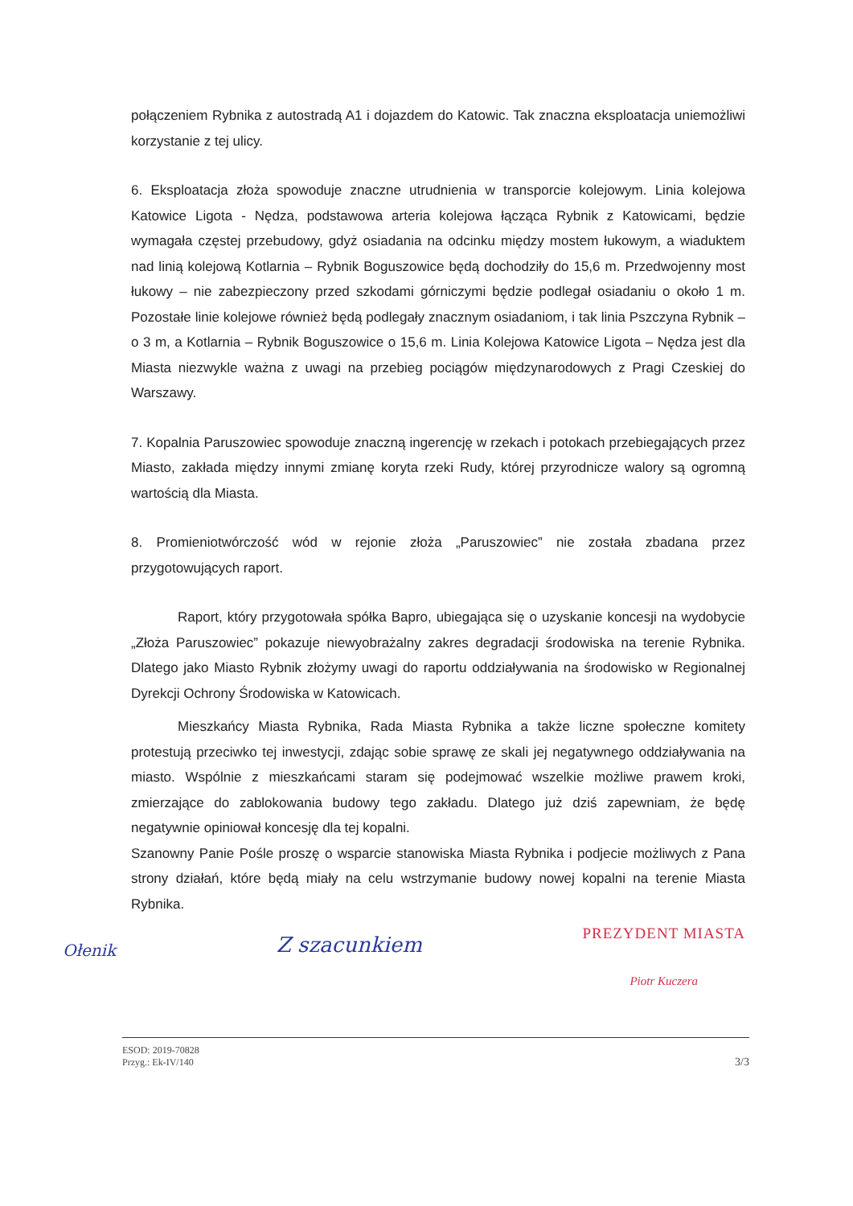połączeniem Rybnika z autostradą A1 i dojazdem do Katowic. Tak znaczna eksploatacja uniemożliwi korzystanie z tej ulicy.
6. Eksploatacja złoża spowoduje znaczne utrudnienia w transporcie kolejowym. Linia kolejowa Katowice Ligota - Nędza, podstawowa arteria kolejowa łącząca Rybnik z Katowicami, będzie wymagała częstej przebudowy, gdyż osiadania na odcinku między mostem łukowym, a wiaduktem nad linią kolejową Kotlarnia – Rybnik Boguszowice będą dochodziły do 15,6 m. Przedwojenny most łukowy – nie zabezpieczony przed szkodami górniczymi będzie podlegał osiadaniu o około 1 m. Pozostałe linie kolejowe również będą podlegały znacznym osiadaniom, i tak linia Pszczyna Rybnik – o 3 m, a Kotlarnia – Rybnik Boguszowice o 15,6 m. Linia Kolejowa Katowice Ligota – Nędza jest dla Miasta niezwykle ważna z uwagi na przebieg pociągów międzynarodowych z Pragi Czeskiej do Warszawy.
7. Kopalnia Paruszowiec spowoduje znaczną ingerencję w rzekach i potokach przebiegających przez Miasto, zakłada między innymi zmianę koryta rzeki Rudy, której przyrodnicze walory są ogromną wartością dla Miasta.
8. Promieniotwórczość wód w rejonie złoża „Paruszowiec” nie została zbadana przez przygotowujących raport.
Raport, który przygotowała spółka Bapro, ubiegająca się o uzyskanie koncesji na wydobycie „Złoża Paruszowiec” pokazuje niewyobrażalny zakres degradacji środowiska na terenie Rybnika. Dlatego jako Miasto Rybnik złożymy uwagi do raportu oddziaływania na środowisko w Regionalnej Dyrekcji Ochrony Środowiska w Katowicach.
Mieszkańcy Miasta Rybnika, Rada Miasta Rybnika a także liczne społeczne komitety protestują przeciwko tej inwestycji, zdając sobie sprawę ze skali jej negatywnego oddziaływania na miasto. Wspólnie z mieszkańcami staram się podejmować wszelkie możliwe prawem kroki, zmierzające do zablokowania budowy tego zakładu. Dlatego już dziś zapewniam, że będę negatywnie opiniował koncesję dla tej kopalni.
Szanowny Panie Pośle proszę o wsparcie stanowiska Miasta Rybnika i podjecie możliwych z Pana strony działań, które będą miały na celu wstrzymanie budowy nowej kopalni na terenie Miasta Rybnika.
Ołenik
Z szacunkiem
PREZYDENT MIASTA
Piotr Kuczera
ESOD: 2019-70828
Przyg.: Ek-IV/140
3/3